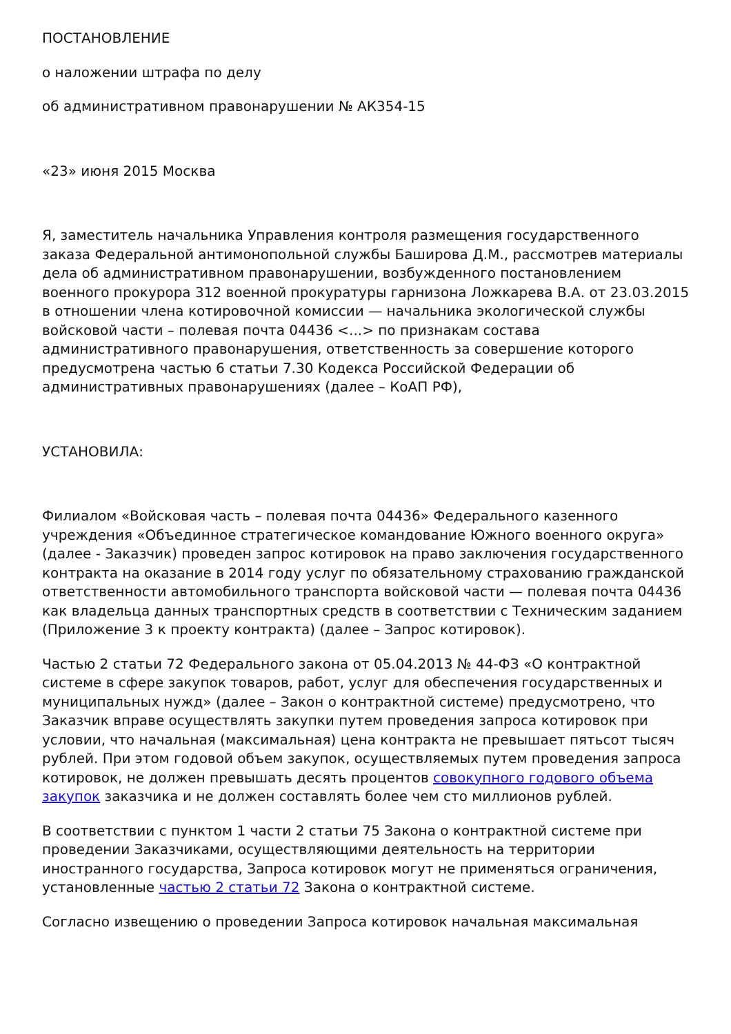ПОСТАНОВЛЕНИЕ
о наложении штрафа по делу
об административном правонарушении № АК354-15
«23» июня 2015 Москва
Я, заместитель начальника Управления контроля размещения государственного заказа Федеральной антимонопольной службы Баширова Д.М., рассмотрев материалы дела об административном правонарушении, возбужденного постановлением военного прокурора 312 военной прокуратуры гарнизона Ложкарева В.А. от 23.03.2015 в отношении члена котировочной комиссии — начальника экологической службы войсковой части – полевая почта 04436 <...> по признакам состава административного правонарушения, ответственность за совершение которого предусмотрена частью 6 статьи 7.30 Кодекса Российской Федерации об административных правонарушениях (далее – КоАП РФ),
УСТАНОВИЛА:
Филиалом «Войсковая часть – полевая почта 04436» Федерального казенного учреждения «Объединное стратегическое командование Южного военного округа» (далее - Заказчик) проведен запрос котировок на право заключения государственного контракта на оказание в 2014 году услуг по обязательному страхованию гражданской ответственности автомобильного транспорта войсковой части — полевая почта 04436 как владельца данных транспортных средств в соответствии с Техническим заданием (Приложение 3 к проекту контракта) (далее – Запрос котировок).
Частью 2 статьи 72 Федерального закона от 05.04.2013 № 44-ФЗ «О контрактной системе в сфере закупок товаров, работ, услуг для обеспечения государственных и муниципальных нужд» (далее – Закон о контрактной системе) предусмотрено, что Заказчик вправе осуществлять закупки путем проведения запроса котировок при условии, что начальная (максимальная) цена контракта не превышает пятьсот тысяч рублей. При этом годовой объем закупок, осуществляемых путем проведения запроса котировок, не должен превышать десять процентов совокупного годового объема закупок заказчика и не должен составлять более чем сто миллионов рублей.
В соответствии с пунктом 1 части 2 статьи 75 Закона о контрактной системе при проведении Заказчиками, осуществляющими деятельность на территории иностранного государства, Запроса котировок могут не применяться ограничения, установленные частью 2 статьи 72 Закона о контрактной системе.
Согласно извещению о проведении Запроса котировок начальная максимальная